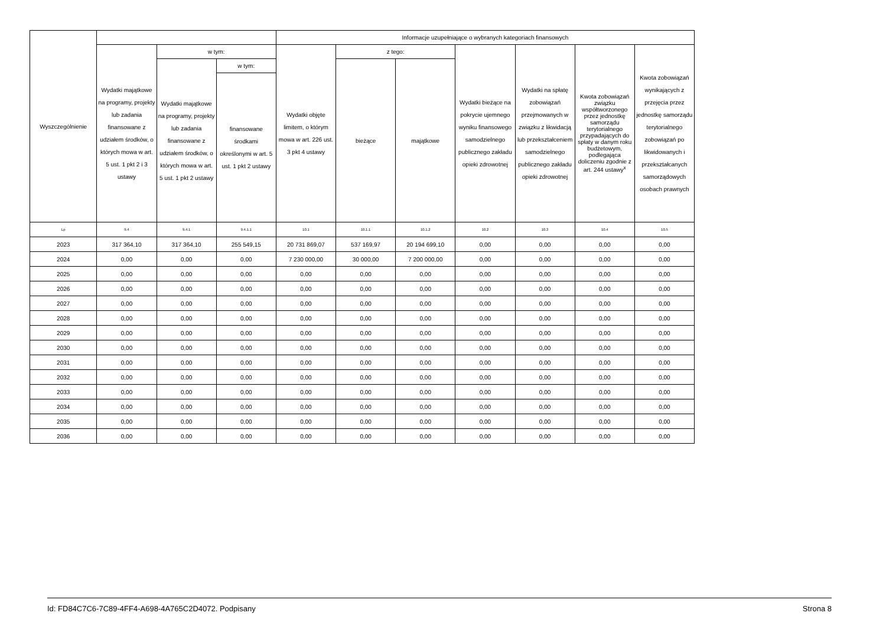| Wyszczególnienie | | | | Informacje uzupełniające o wybranych kategoriach finansowych | | | | | | |
| --- | --- | --- | --- | --- | --- | --- | --- | --- | --- | --- |
| | Wydatki majątkowe na programy, projekty lub zadania finansowane z udziałem środków, o których mowa w art. 5 ust. 1 pkt 2 i 3 ustawy | w tym: | | Wydatki objęte limitem, o którym mowa w art. 226 ust. 3 pkt 4 ustawy | z tego: | | Wydatki bieżące na pokrycie ujemnego wyniku finansowego samodzielnego publicznego zakładu opieki zdrowotnej | Wydatki na spłatę zobowiązań przejmowanych w związku z likwidacją lub przekształceniem samodzielnego publicznego zakładu opieki zdrowotnej | Kwota zobowiązań związku współtworzonego przez jednostkę samorządu terytorialnego przypadających do spłaty w danym roku budżetowym, podlegająca doliczeniu zgodnie z art. 244 ustawy<sup>x</sup> | Kwota zobowiązań wynikających z przejęcia przez jednostkę samorządu terytorialnego zobowiązań po likwidowanych i przekształcanych samorządowych osobach prawnych |
| | | Wydatki majątkowe na programy, projekty lub zadania finansowane z udziałem środków, o których mowa w art. 5 ust. 1 pkt 2 ustawy | w tym: | | bieżące | majątkowe | | | | |
| | | | finansowane środkami określonymi w art. 5 ust. 1 pkt 2 ustawy | | | | | | | |
| Lp | 9.4 | 9.4.1 | 9.4.1.1 | 10.1 | 10.1.1 | 10.1.2 | 10.2 | 10.3 | 10.4 | 10.5 |
| 2023 | 317 364,10 | 317 364,10 | 255 549,15 | 20 731 869,07 | 537 169,97 | 20 194 699,10 | 0,00 | 0,00 | 0,00 | 0,00 |
| 2024 | 0,00 | 0,00 | 0,00 | 7 230 000,00 | 30 000,00 | 7 200 000,00 | 0,00 | 0,00 | 0,00 | 0,00 |
| 2025 | 0,00 | 0,00 | 0,00 | 0,00 | 0,00 | 0,00 | 0,00 | 0,00 | 0,00 | 0,00 |
| 2026 | 0,00 | 0,00 | 0,00 | 0,00 | 0,00 | 0,00 | 0,00 | 0,00 | 0,00 | 0,00 |
| 2027 | 0,00 | 0,00 | 0,00 | 0,00 | 0,00 | 0,00 | 0,00 | 0,00 | 0,00 | 0,00 |
| 2028 | 0,00 | 0,00 | 0,00 | 0,00 | 0,00 | 0,00 | 0,00 | 0,00 | 0,00 | 0,00 |
| 2029 | 0,00 | 0,00 | 0,00 | 0,00 | 0,00 | 0,00 | 0,00 | 0,00 | 0,00 | 0,00 |
| 2030 | 0,00 | 0,00 | 0,00 | 0,00 | 0,00 | 0,00 | 0,00 | 0,00 | 0,00 | 0,00 |
| 2031 | 0,00 | 0,00 | 0,00 | 0,00 | 0,00 | 0,00 | 0,00 | 0,00 | 0,00 | 0,00 |
| 2032 | 0,00 | 0,00 | 0,00 | 0,00 | 0,00 | 0,00 | 0,00 | 0,00 | 0,00 | 0,00 |
| 2033 | 0,00 | 0,00 | 0,00 | 0,00 | 0,00 | 0,00 | 0,00 | 0,00 | 0,00 | 0,00 |
| 2034 | 0,00 | 0,00 | 0,00 | 0,00 | 0,00 | 0,00 | 0,00 | 0,00 | 0,00 | 0,00 |
| 2035 | 0,00 | 0,00 | 0,00 | 0,00 | 0,00 | 0,00 | 0,00 | 0,00 | 0,00 | 0,00 |
| 2036 | 0,00 | 0,00 | 0,00 | 0,00 | 0,00 | 0,00 | 0,00 | 0,00 | 0,00 | 0,00 |
Id: FD84C7C6-7C89-4FF4-A698-4A765C2D4072. Podpisany Strona 8